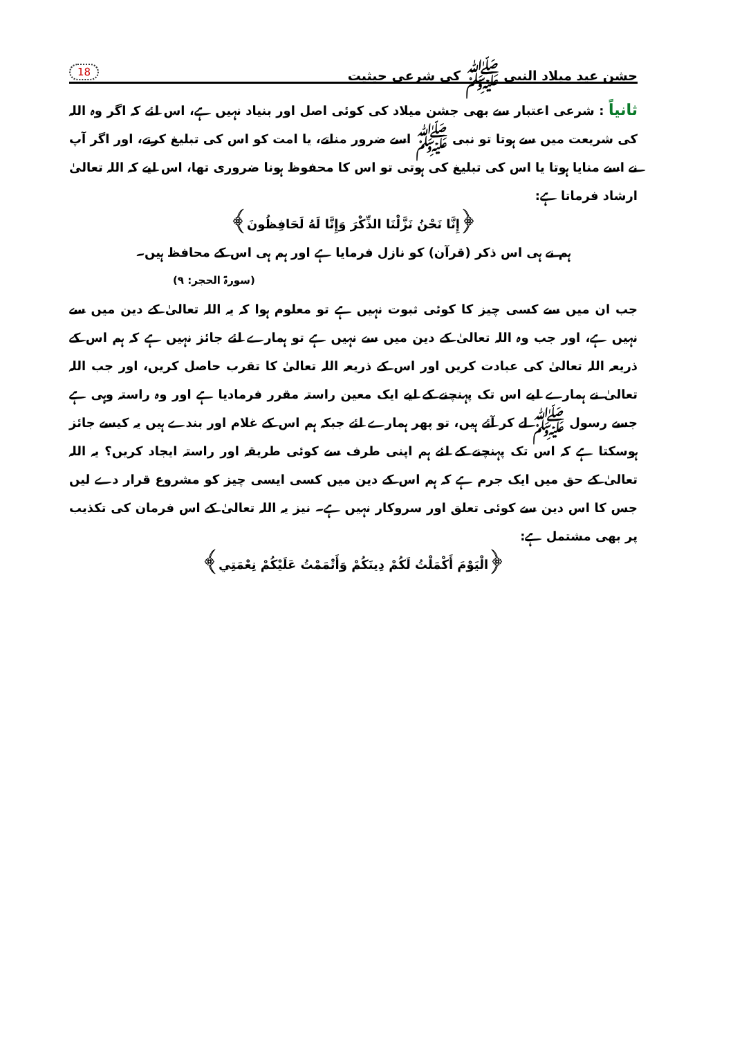جشن عید میلاد النبی ﷺ کی شرعی حیثیت 18
ثانیاً : شرعی اعتبار سے بھی جشن میلاد کی کوئی اصل اور بنیاد نہیں ہے، اس لئے کہ اگر وہ اللہ کی شریعت میں سے ہوتا تو نبی ﷺ اسے ضرور مناتے، یا امت کو اس کی تبلیغ کرتے، اور اگر آپ نے اسے منایا ہوتا یا اس کی تبلیغ کی ہوتی تو اس کا محفوظ ہونا ضروری تھا، اس لیے کہ اللہ تعالیٰ ارشاد فرماتا ہے:
﴿إِنَّا نَحْنُ نَزَّلْنَا الذِّكْرَ وَإِنَّا لَهُ لَحَافِظُونَ﴾
ہم نے ہی اس ذکر (قرآن) کو نازل فرمایا ہے اور ہم ہی اس کے محافظ ہیں۔
(سورۃ الحجر: ۹)
جب ان میں سے کسی چیز کا کوئی ثبوت نہیں ہے تو معلوم ہوا کہ یہ اللہ تعالیٰ کے دین میں سے نہیں ہے، اور جب وہ اللہ تعالیٰ کے دین میں سے نہیں ہے تو ہمارے لئے جائز نہیں ہے کہ ہم اس کے ذریعہ اللہ تعالیٰ کی عبادت کریں اور اس کے ذریعہ اللہ تعالیٰ کا تقرب حاصل کریں، اور جب اللہ تعالیٰ نے ہمارے لیے اس تک پہنچنے کے لیے ایک معین راستہ مقرر فرمادیا ہے اور وہ راستہ وہی ہے جسے رسول ﷺ لے کر آئے ہیں، تو پھر ہمارے لئے جبکہ ہم اس کے غلام اور بندے ہیں یہ کیسے جائز ہوسکتا ہے کہ اس تک پہنچنے کے لئے ہم اپنی طرف سے کوئی طریقہ اور راستہ ایجاد کریں؟ یہ اللہ تعالیٰ کے حق میں ایک جرم ہے کہ ہم اس کے دین میں کسی ایسی چیز کو مشروع قرار دے لیں جس کا اس دین سے کوئی تعلق اور سروکار نہیں ہے۔ نیز یہ اللہ تعالیٰ کے اس فرمان کی تکذیب پر بھی مشتمل ہے:
﴿الْيَوْمَ أَكْمَلْتُ لَكُمْ دِينَكُمْ وَأَتْمَمْتُ عَلَيْكُمْ نِعْمَتِي﴾